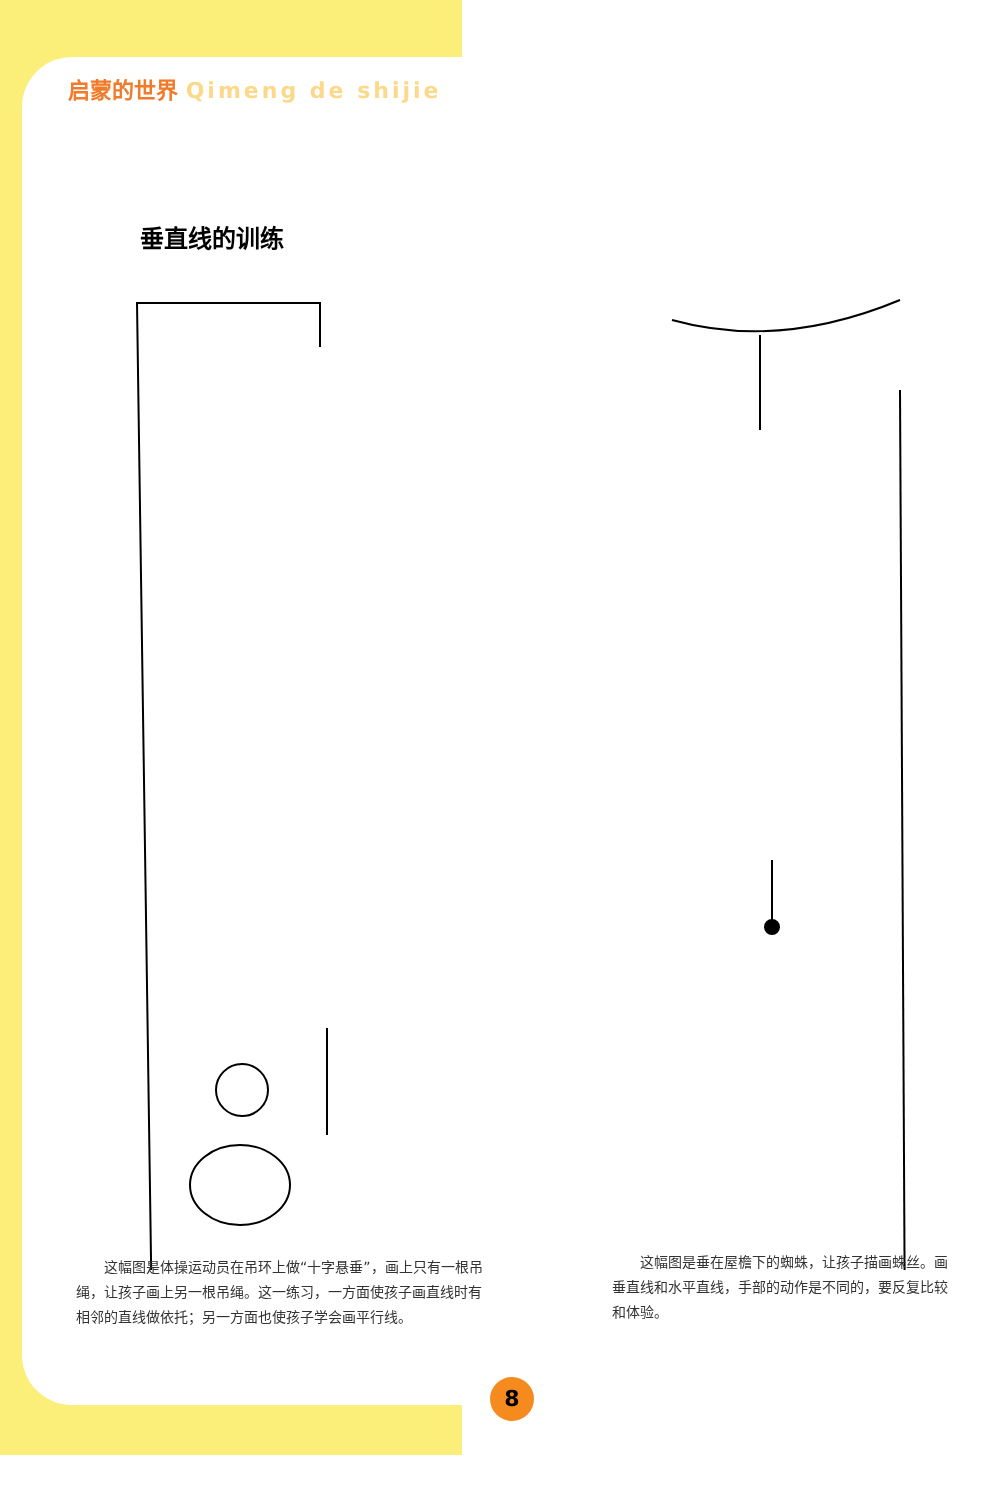启蒙的世界 Qimeng de shijie
垂直线的训练
　　这幅图是体操运动员在吊环上做“十字悬垂”，画上只有一根吊绳，让孩子画上另一根吊绳。这一练习，一方面使孩子画直线时有相邻的直线做依托；另一方面也使孩子学会画平行线。
　　这幅图是垂在屋檐下的蜘蛛，让孩子描画蛛丝。画垂直线和水平直线，手部的动作是不同的，要反复比较和体验。
8